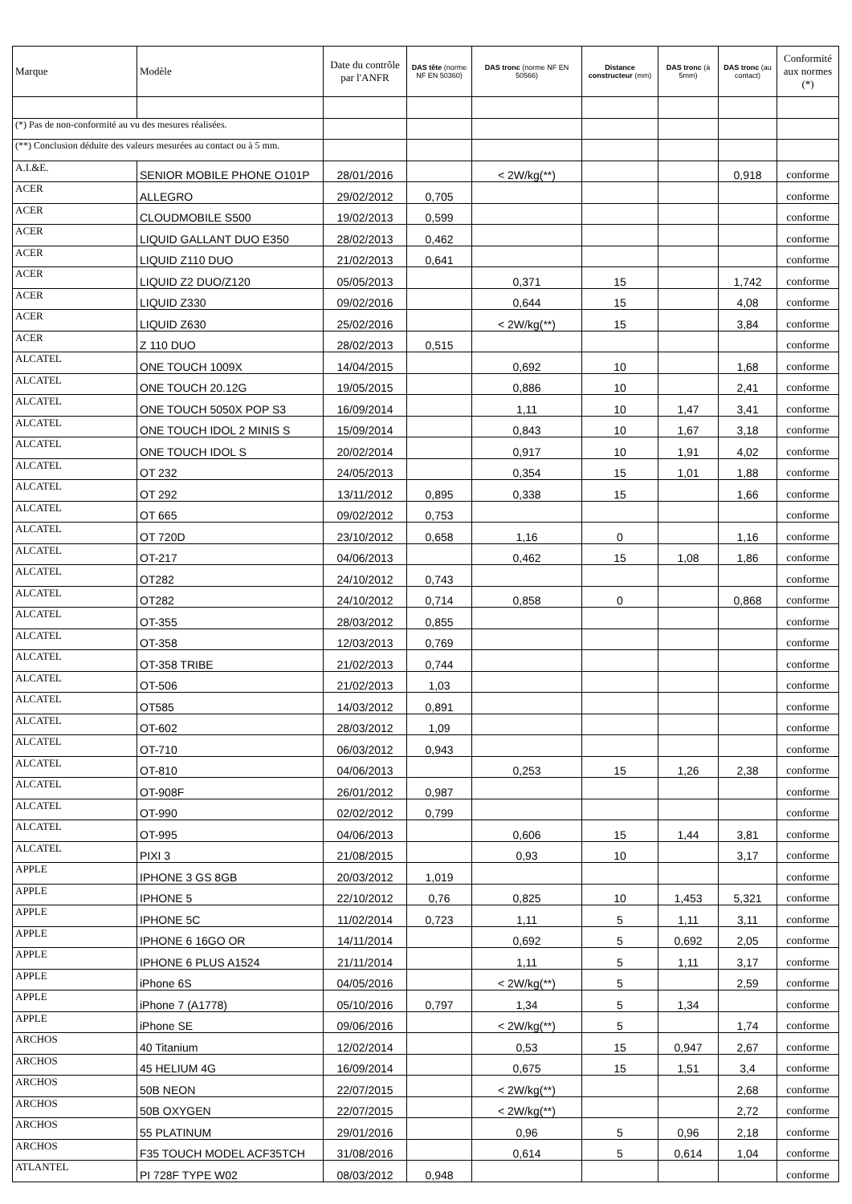| Marque | Modèle | Date du contrôle par l'ANFR | DAS tête (norme NF EN 50360) | DAS tronc (norme NF EN 50566) | Distance constructeur (mm) | DAS tronc (à 5mm) | DAS tronc (au contact) | Conformité aux normes (*) |
| --- | --- | --- | --- | --- | --- | --- | --- | --- |
| (*) Pas de non-conformité au vu des mesures réalisées. | | | | | | | | |
| (**) Conclusion déduite des valeurs mesurées au contact ou à 5 mm. | | | | | | | | |
| A.I.&E. | SENIOR MOBILE PHONE O101P | 28/01/2016 | | < 2W/kg(**) | | | 0,918 | conforme |
| ACER | ALLEGRO | 29/02/2012 | 0,705 | | | | | conforme |
| ACER | CLOUDMOBILE S500 | 19/02/2013 | 0,599 | | | | | conforme |
| ACER | LIQUID GALLANT DUO E350 | 28/02/2013 | 0,462 | | | | | conforme |
| ACER | LIQUID Z110 DUO | 21/02/2013 | 0,641 | | | | | conforme |
| ACER | LIQUID Z2 DUO/Z120 | 05/05/2013 | | 0,371 | 15 | | 1,742 | conforme |
| ACER | LIQUID Z330 | 09/02/2016 | | 0,644 | 15 | | 4,08 | conforme |
| ACER | LIQUID Z630 | 25/02/2016 | | < 2W/kg(**) | 15 | | 3,84 | conforme |
| ACER | Z 110 DUO | 28/02/2013 | 0,515 | | | | | conforme |
| ALCATEL | ONE TOUCH 1009X | 14/04/2015 | | 0,692 | 10 | | 1,68 | conforme |
| ALCATEL | ONE TOUCH 20.12G | 19/05/2015 | | 0,886 | 10 | | 2,41 | conforme |
| ALCATEL | ONE TOUCH 5050X POP S3 | 16/09/2014 | | 1,11 | 10 | 1,47 | 3,41 | conforme |
| ALCATEL | ONE TOUCH IDOL 2 MINIS S | 15/09/2014 | | 0,843 | 10 | 1,67 | 3,18 | conforme |
| ALCATEL | ONE TOUCH IDOL S | 20/02/2014 | | 0,917 | 10 | 1,91 | 4,02 | conforme |
| ALCATEL | OT 232 | 24/05/2013 | | 0,354 | 15 | 1,01 | 1,88 | conforme |
| ALCATEL | OT 292 | 13/11/2012 | 0,895 | 0,338 | 15 | | 1,66 | conforme |
| ALCATEL | OT 665 | 09/02/2012 | 0,753 | | | | | conforme |
| ALCATEL | OT 720D | 23/10/2012 | 0,658 | 1,16 | 0 | | 1,16 | conforme |
| ALCATEL | OT-217 | 04/06/2013 | | 0,462 | 15 | 1,08 | 1,86 | conforme |
| ALCATEL | OT282 | 24/10/2012 | 0,743 | | | | | conforme |
| ALCATEL | OT282 | 24/10/2012 | 0,714 | 0,858 | 0 | | 0,868 | conforme |
| ALCATEL | OT-355 | 28/03/2012 | 0,855 | | | | | conforme |
| ALCATEL | OT-358 | 12/03/2013 | 0,769 | | | | | conforme |
| ALCATEL | OT-358 TRIBE | 21/02/2013 | 0,744 | | | | | conforme |
| ALCATEL | OT-506 | 21/02/2013 | 1,03 | | | | | conforme |
| ALCATEL | OT585 | 14/03/2012 | 0,891 | | | | | conforme |
| ALCATEL | OT-602 | 28/03/2012 | 1,09 | | | | | conforme |
| ALCATEL | OT-710 | 06/03/2012 | 0,943 | | | | | conforme |
| ALCATEL | OT-810 | 04/06/2013 | | 0,253 | 15 | 1,26 | 2,38 | conforme |
| ALCATEL | OT-908F | 26/01/2012 | 0,987 | | | | | conforme |
| ALCATEL | OT-990 | 02/02/2012 | 0,799 | | | | | conforme |
| ALCATEL | OT-995 | 04/06/2013 | | 0,606 | 15 | 1,44 | 3,81 | conforme |
| ALCATEL | PIXI 3 | 21/08/2015 | | 0,93 | 10 | | 3,17 | conforme |
| APPLE | IPHONE 3 GS 8GB | 20/03/2012 | 1,019 | | | | | conforme |
| APPLE | IPHONE 5 | 22/10/2012 | 0,76 | 0,825 | 10 | 1,453 | 5,321 | conforme |
| APPLE | IPHONE 5C | 11/02/2014 | 0,723 | 1,11 | 5 | 1,11 | 3,11 | conforme |
| APPLE | IPHONE 6 16GO OR | 14/11/2014 | | 0,692 | 5 | 0,692 | 2,05 | conforme |
| APPLE | IPHONE 6 PLUS A1524 | 21/11/2014 | | 1,11 | 5 | 1,11 | 3,17 | conforme |
| APPLE | iPhone 6S | 04/05/2016 | | < 2W/kg(**) | 5 | | 2,59 | conforme |
| APPLE | iPhone 7 (A1778) | 05/10/2016 | 0,797 | 1,34 | 5 | 1,34 | | conforme |
| APPLE | iPhone SE | 09/06/2016 | | < 2W/kg(**) | 5 | | 1,74 | conforme |
| ARCHOS | 40 Titanium | 12/02/2014 | | 0,53 | 15 | 0,947 | 2,67 | conforme |
| ARCHOS | 45 HELIUM 4G | 16/09/2014 | | 0,675 | 15 | 1,51 | 3,4 | conforme |
| ARCHOS | 50B NEON | 22/07/2015 | | < 2W/kg(**) | | | 2,68 | conforme |
| ARCHOS | 50B OXYGEN | 22/07/2015 | | < 2W/kg(**) | | | 2,72 | conforme |
| ARCHOS | 55 PLATINUM | 29/01/2016 | | 0,96 | 5 | 0,96 | 2,18 | conforme |
| ARCHOS | F35 TOUCH MODEL ACF35TCH | 31/08/2016 | | 0,614 | 5 | 0,614 | 1,04 | conforme |
| ATLANTEL | PI 728F TYPE W02 | 08/03/2012 | 0,948 | | | | | conforme |